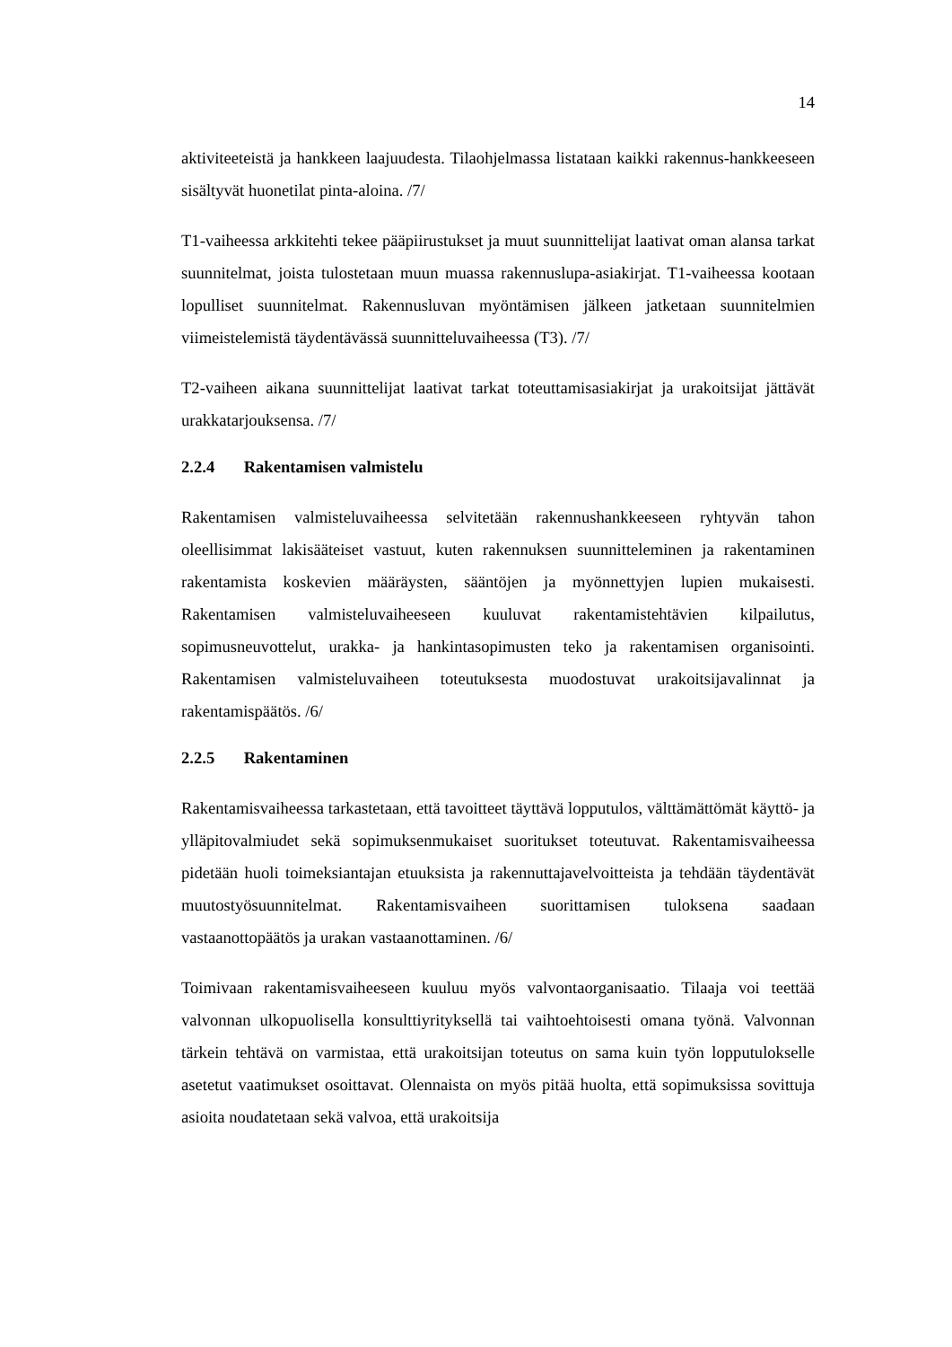14
aktiviteeteistä ja hankkeen laajuudesta. Tilaohjelmassa listataan kaikki rakennus-hankkeeseen sisältyvät huonetilat pinta-aloina. /7/
T1-vaiheessa arkkitehti tekee pääpiirustukset ja muut suunnittelijat laativat oman alansa tarkat suunnitelmat, joista tulostetaan muun muassa rakennuslupa-asiakirjat. T1-vaiheessa kootaan lopulliset suunnitelmat. Rakennusluvan myöntämisen jälkeen jatketaan suunnitelmien viimeistelemistä täydentävässä suunnitteluvaiheessa (T3). /7/
T2-vaiheen aikana suunnittelijat laativat tarkat toteuttamisasiakirjat ja urakoitsijat jättävät urakkatarjouksensa. /7/
2.2.4 Rakentamisen valmistelu
Rakentamisen valmisteluvaiheessa selvitetään rakennushankkeeseen ryhtyvän tahon oleellisimmat lakisääteiset vastuut, kuten rakennuksen suunnitteleminen ja rakentaminen rakentamista koskevien määräysten, sääntöjen ja myönnettyjen lupien mukaisesti. Rakentamisen valmisteluvaiheeseen kuuluvat rakentamistehtävien kilpailutus, sopimusneuvottelut, urakka- ja hankintasopimusten teko ja rakentamisen organisointi. Rakentamisen valmisteluvaiheen toteutuksesta muodostuvat urakoitsijavalinnat ja rakentamispäätös. /6/
2.2.5 Rakentaminen
Rakentamisvaiheessa tarkastetaan, että tavoitteet täyttävä lopputulos, välttämättömät käyttö- ja ylläpitovalmiudet sekä sopimuksenmukaiset suoritukset toteutuvat. Rakentamisvaiheessa pidetään huoli toimeksiantajan etuuksista ja rakennuttajavelvoitteista ja tehdään täydentävät muutostyösuunnitelmat. Rakentamisvaiheen suorittamisen tuloksena saadaan vastaanottopäätös ja urakan vastaanottaminen. /6/
Toimivaan rakentamisvaiheeseen kuuluu myös valvontaorganisaatio. Tilaaja voi teettää valvonnan ulkopuolisella konsulttiyrityksellä tai vaihtoehtoisesti omana työnä. Valvonnan tärkein tehtävä on varmistaa, että urakoitsijan toteutus on sama kuin työn lopputulokselle asetetut vaatimukset osoittavat. Olennaista on myös pitää huolta, että sopimuksissa sovittuja asioita noudatetaan sekä valvoa, että urakoitsija